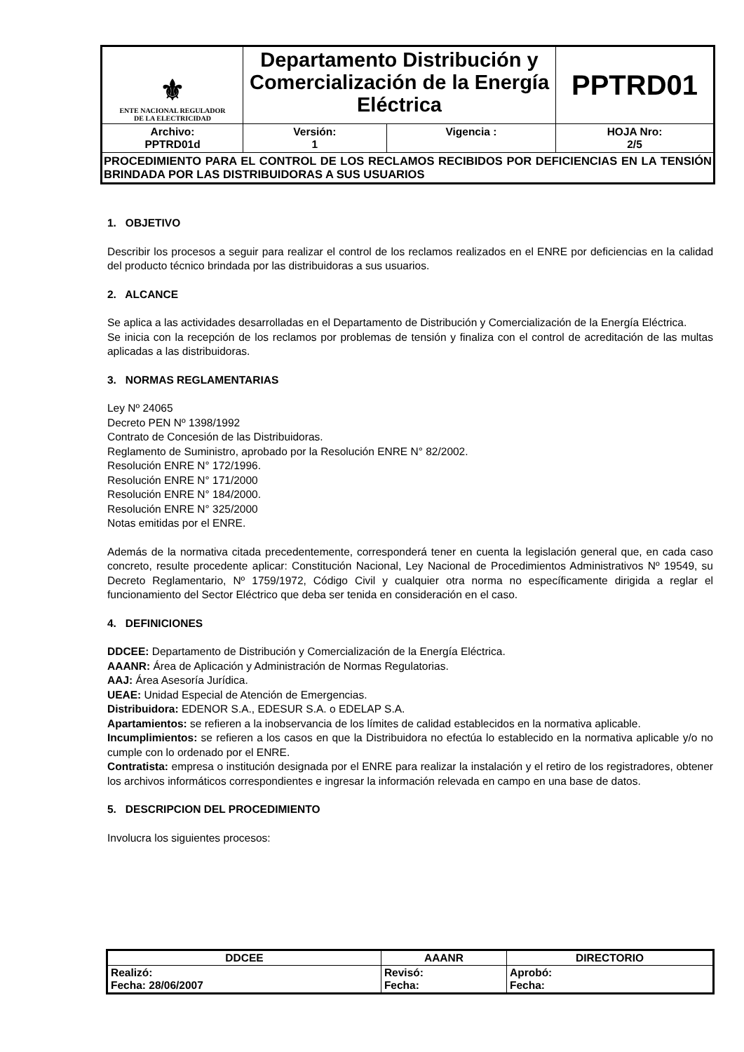| ⚜ ENTE NACIONAL REGULADOR DE LA ELECTRICIDAD | Departamento Distribución y Comercialización de la Energía Eléctrica | | PPTRD01 |
| Archivo: PPTRD01d | Versión: 1 | Vigencia : | HOJA Nro: 2/5 |
| PROCEDIMIENTO PARA EL CONTROL DE LOS RECLAMOS RECIBIDOS POR DEFICIENCIAS EN LA TENSIÓN BRINDADA POR LAS DISTRIBUIDORAS A SUS USUARIOS | | | |
1. OBJETIVO
Describir los procesos a seguir para realizar el control de los reclamos realizados en el ENRE por deficiencias en la calidad del producto técnico brindada por las distribuidoras a sus usuarios.
2. ALCANCE
Se aplica a las actividades desarrolladas en el Departamento de Distribución y Comercialización de la Energía Eléctrica.
Se inicia con la recepción de los reclamos por problemas de tensión y finaliza con el control de acreditación de las multas aplicadas a las distribuidoras.
3. NORMAS REGLAMENTARIAS
Ley Nº 24065
Decreto PEN Nº 1398/1992
Contrato de Concesión de las Distribuidoras.
Reglamento de Suministro, aprobado por la Resolución ENRE N° 82/2002.
Resolución ENRE N° 172/1996.
Resolución ENRE N° 171/2000
Resolución ENRE N° 184/2000.
Resolución ENRE N° 325/2000
Notas emitidas por el ENRE.
Además de la normativa citada precedentemente, corresponderá tener en cuenta la legislación general que, en cada caso concreto, resulte procedente aplicar: Constitución Nacional, Ley Nacional de Procedimientos Administrativos Nº 19549, su Decreto Reglamentario, Nº 1759/1972, Código Civil y cualquier otra norma no específicamente dirigida a reglar el funcionamiento del Sector Eléctrico que deba ser tenida en consideración en el caso.
4. DEFINICIONES
DDCEE: Departamento de Distribución y Comercialización de la Energía Eléctrica.
AAANR: Área de Aplicación y Administración de Normas Regulatorias.
AAJ: Área Asesoría Jurídica.
UEAE: Unidad Especial de Atención de Emergencias.
Distribuidora: EDENOR S.A., EDESUR S.A. o EDELAP S.A.
Apartamientos: se refieren a la inobservancia de los límites de calidad establecidos en la normativa aplicable.
Incumplimientos: se refieren a los casos en que la Distribuidora no efectúa lo establecido en la normativa aplicable y/o no cumple con lo ordenado por el ENRE.
Contratista: empresa o institución designada por el ENRE para realizar la instalación y el retiro de los registradores, obtener los archivos informáticos correspondientes e ingresar la información relevada en campo en una base de datos.
5. DESCRIPCION DEL PROCEDIMIENTO
Involucra los siguientes procesos:
| DDCEE | AAANR | DIRECTORIO |
| --- | --- | --- |
| Realizó: Fecha: 28/06/2007 | Revisó: Fecha: | Aprobó: Fecha: |